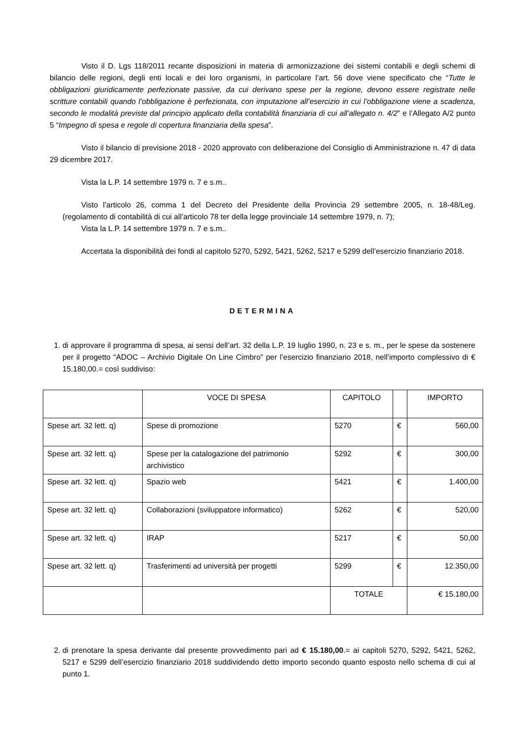Visto il D. Lgs 118/2011 recante disposizioni in materia di armonizzazione dei sistemi contabili e degli schemi di bilancio delle regioni, degli enti locali e dei loro organismi, in particolare l’art. 56 dove viene specificato che “Tutte le obbligazioni giuridicamente perfezionate passive, da cui derivano spese per la regione, devono essere registrate nelle scritture contabili quando l’obbligazione è perfezionata, con imputazione all’esercizio in cui l’obbligazione viene a scadenza, secondo le modalità previste dal principio applicato della contabilità finanziaria di cui all’allegato n. 4/2” e l’Allegato A/2 punto 5 “Impegno di spesa e regole di copertura finanziaria della spesa”.
Visto il bilancio di previsione 2018 - 2020 approvato con deliberazione del Consiglio di Amministrazione n. 47 di data 29 dicembre 2017.
Vista la L.P. 14 settembre 1979 n. 7 e s.m..
Visto l’articolo 26, comma 1 del Decreto del Presidente della Provincia 29 settembre 2005, n. 18-48/Leg. (regolamento di contabilità di cui all’articolo 78 ter della legge provinciale 14 settembre 1979, n. 7);
Vista la L.P. 14 settembre 1979 n. 7 e s.m..
Accertata la disponibilità dei fondi al capitolo 5270, 5292, 5421, 5262, 5217 e 5299 dell’esercizio finanziario 2018.
DETERMINA
1. di approvare il programma di spesa, ai sensi dell’art. 32 della L.P. 19 luglio 1990, n. 23 e s. m., per le spese da sostenere per il progetto “ADOC – Archivio Digitale On Line Cimbro” per l’esercizio finanziario 2018, nell’importo complessivo di € 15.180,00.= così suddiviso:
| | VOCE DI SPESA | CAPITOLO | | IMPORTO |
| Spese art. 32 lett. q) | Spese di promozione | 5270 | € | 560,00 |
| Spese art. 32 lett. q) | Spese per la catalogazione del patrimonio archivistico | 5292 | € | 300,00 |
| Spese art. 32 lett. q) | Spazio web | 5421 | € | 1.400,00 |
| Spese art. 32 lett. q) | Collaborazioni (sviluppatore informatico) | 5262 | € | 520,00 |
| Spese art. 32 lett. q) | IRAP | 5217 | € | 50,00 |
| Spese art. 32 lett. q) | Trasferimenti ad università per progetti | 5299 | € | 12.350,00 |
| | | TOTALE | | € 15.180,00 |
2. di prenotare la spesa derivante dal presente provvedimento pari ad € 15.180,00.= ai capitoli 5270, 5292, 5421, 5262, 5217 e 5299 dell’esercizio finanziario 2018 suddividendo detto importo secondo quanto esposto nello schema di cui al punto 1.